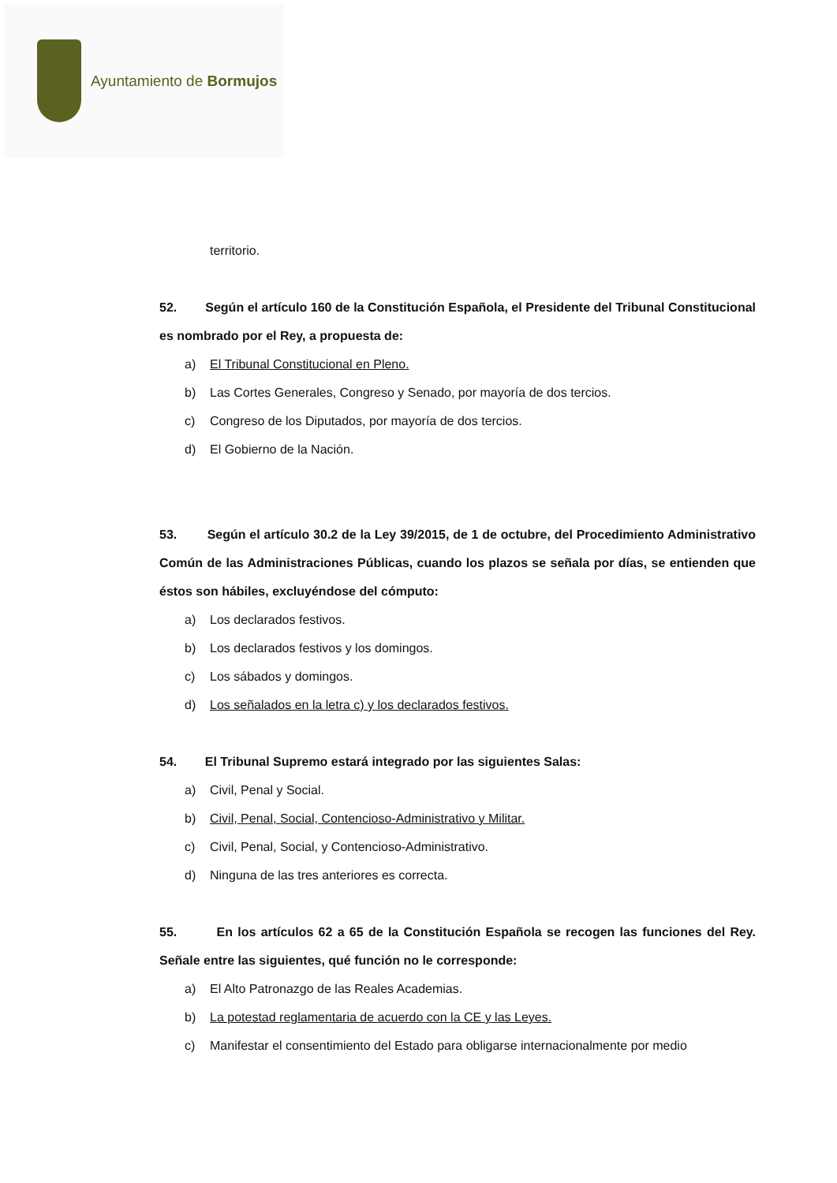Ayuntamiento de Bormujos
territorio.
52. Según el artículo 160 de la Constitución Española, el Presidente del Tribunal Constitucional es nombrado por el Rey, a propuesta de:
a) El Tribunal Constitucional en Pleno.
b) Las Cortes Generales, Congreso y Senado, por mayoría de dos tercios.
c) Congreso de los Diputados, por mayoría de dos tercios.
d) El Gobierno de la Nación.
53. Según el artículo 30.2 de la Ley 39/2015, de 1 de octubre, del Procedimiento Administrativo Común de las Administraciones Públicas, cuando los plazos se señala por días, se entienden que éstos son hábiles, excluyéndose del cómputo:
a) Los declarados festivos.
b) Los declarados festivos y los domingos.
c) Los sábados y domingos.
d) Los señalados en la letra c) y los declarados festivos.
54. El Tribunal Supremo estará integrado por las siguientes Salas:
a) Civil, Penal y Social.
b) Civil, Penal, Social, Contencioso-Administrativo y Militar.
c) Civil, Penal, Social, y Contencioso-Administrativo.
d) Ninguna de las tres anteriores es correcta.
55. En los artículos 62 a 65 de la Constitución Española se recogen las funciones del Rey. Señale entre las siguientes, qué función no le corresponde:
a) El Alto Patronazgo de las Reales Academias.
b) La potestad reglamentaria de acuerdo con la CE y las Leyes.
c) Manifestar el consentimiento del Estado para obligarse internacionalmente por medio